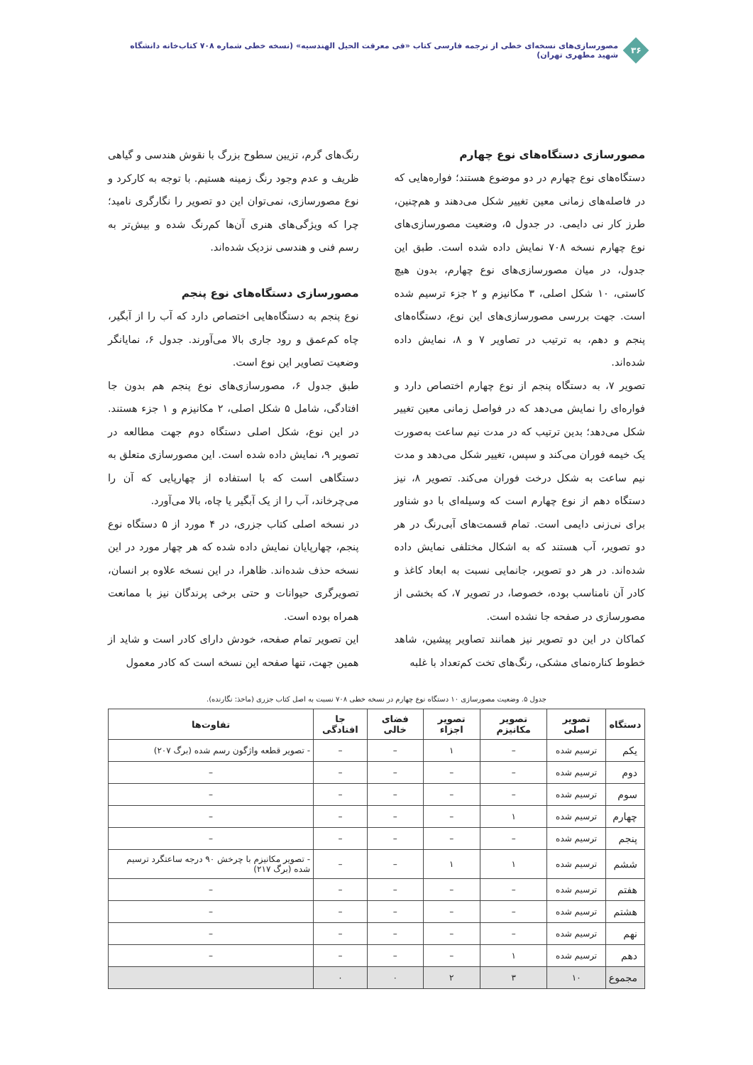۳۶
مصورسازی‌های نسخه‌ای خطی از ترجمه فارسی کتاب «فی معرفت الحیل الهندسیه» (نسخه خطی شماره ۷۰۸ کتاب‌خانه دانشگاه شهید مطهری تهران)
مصورسازی دستگاه‌های نوع چهارم
دستگاه‌های نوع چهارم در دو موضوع هستند؛ فواره‌هایی که در فاصله‌های زمانی معین تغییر شکل می‌دهند و هم‌چنین، طرز کار نی دایمی. در جدول ۵، وضعیت مصورسازی‌های نوع چهارم نسخه ۷۰۸ نمایش داده شده است. طبق این جدول، در میان مصورسازی‌های نوع چهارم، بدون هیچ کاستی، ۱۰ شکل اصلی، ۳ مکانیزم و ۲ جزء ترسیم شده است. جهت بررسی مصورسازی‌های این نوع، دستگاه‌های پنجم و دهم، به ترتیب در تصاویر ۷ و ۸، نمایش داده شده‌اند.
تصویر ۷، به دستگاه پنجم از نوع چهارم اختصاص دارد و فواره‌ای را نمایش می‌دهد که در فواصل زمانی معین تغییر شکل می‌دهد؛ بدین ترتیب که در مدت نیم ساعت به‌صورت یک خیمه فوران می‌کند و سپس، تغییر شکل می‌دهد و مدت نیم ساعت به شکل درخت فوران می‌کند. تصویر ۸، نیز دستگاه دهم از نوع چهارم است که وسیله‌ای با دو شناور برای نی‌زنی دایمی است. تمام قسمت‌های آبی‌رنگ در هر دو تصویر، آب هستند که به اشکال مختلفی نمایش داده شده‌اند. در هر دو تصویر، جانمایی نسبت به ابعاد کاغذ و کادر آن نامناسب بوده، خصوصا، در تصویر ۷، که بخشی از مصورسازی در صفحه جا نشده است.
کماکان در این دو تصویر نیز همانند تصاویر پیشین، شاهد خطوط کناره‌نمای مشکی، رنگ‌های تخت کم‌تعداد با غلبه
رنگ‌های گرم، تزیین سطوح بزرگ با نقوش هندسی و گیاهی ظریف و عدم وجود رنگ زمینه هستیم. با توجه به کارکرد و نوع مصورسازی، نمی‌توان این دو تصویر را نگارگری نامید؛ چرا که ویژگی‌های هنری آن‌ها کم‌رنگ شده و بیش‌تر به رسم فنی و هندسی نزدیک شده‌اند.
مصورسازی دستگاه‌های نوع پنجم
نوع پنجم به دستگاه‌هایی اختصاص دارد که آب را از آبگیر، چاه کم‌عمق و رود جاری بالا می‌آورند. جدول ۶، نمایانگر وضعیت تصاویر این نوع است.
طبق جدول ۶، مصورسازی‌های نوع پنجم هم بدون جا افتادگی، شامل ۵ شکل اصلی، ۲ مکانیزم و ۱ جزء هستند. در این نوع، شکل اصلی دستگاه دوم جهت مطالعه در تصویر ۹، نمایش داده شده است. این مصورسازی متعلق به دستگاهی است که با استفاده از چهارپایی که آن را می‌چرخاند، آب را از یک آبگیر یا چاه، بالا می‌آورد.
در نسخه اصلی کتاب جزری، در ۴ مورد از ۵ دستگاه نوع پنجم، چهارپایان نمایش داده شده که هر چهار مورد در این نسخه حذف شده‌اند. ظاهرا، در این نسخه علاوه بر انسان، تصویرگری حیوانات و حتی برخی پرندگان نیز با ممانعت همراه بوده است.
این تصویر تمام صفحه، خودش دارای کادر است و شاید از همین جهت، تنها صفحه این نسخه است که کادر معمول
جدول ۵. وضعیت مصورسازی ۱۰ دستگاه نوع چهارم در نسخه خطی ۷۰۸ نسبت به اصل کتاب جزری (ماخذ: نگارنده).
| دستگاه | تصویر اصلی | تصویر مکانیزم | تصویر اجزاء | فضای خالی | جا افتادگی | تفاوت‌ها |
| --- | --- | --- | --- | --- | --- | --- |
| یکم | ترسیم شده | – | ۱ | – | – | - تصویر قطعه واژگون رسم شده (برگ ۲۰۷) |
| دوم | ترسیم شده | – | – | – | – | – |
| سوم | ترسیم شده | – | – | – | – | – |
| چهارم | ترسیم شده | ۱ | – | – | – | – |
| پنجم | ترسیم شده | – | – | – | – | – |
| ششم | ترسیم شده | ۱ | ۱ | – | – | - تصویر مکانیزم با چرخش ۹۰ درجه ساعتگرد ترسیم شده (برگ ۲۱۷) |
| هفتم | ترسیم شده | – | – | – | – | – |
| هشتم | ترسیم شده | – | – | – | – | – |
| نهم | ترسیم شده | – | – | – | – | – |
| دهم | ترسیم شده | ۱ | – | – | – | – |
| مجموع | ۱۰ | ۳ | ۲ | ۰ | ۰ | |